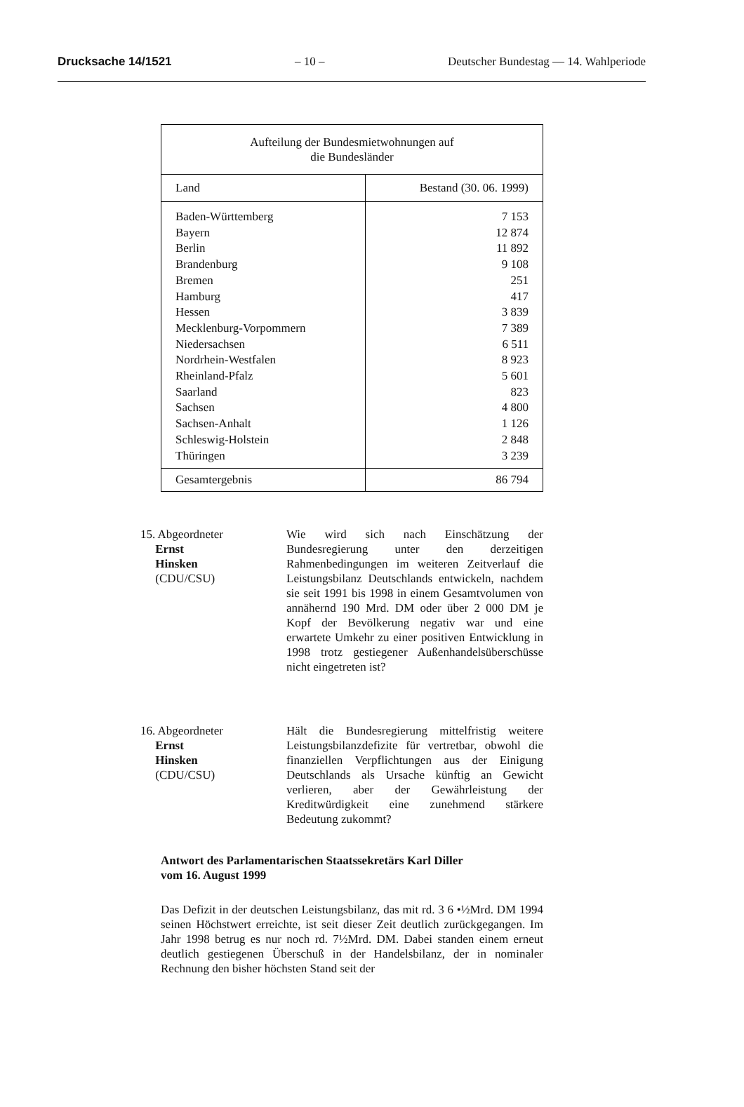Drucksache 14/1521 – 10 – Deutscher Bundestag — 14. Wahlperiode
| Aufteilung der Bundesmietwohnungen auf die Bundesländer | |
| Land | Bestand (30. 06. 1999) |
| Baden-Württemberg | 7 153 |
| Bayern | 12 874 |
| Berlin | 11 892 |
| Brandenburg | 9 108 |
| Bremen | 251 |
| Hamburg | 417 |
| Hessen | 3 839 |
| Mecklenburg-Vorpommern | 7 389 |
| Niedersachsen | 6 511 |
| Nordrhein-Westfalen | 8 923 |
| Rheinland-Pfalz | 5 601 |
| Saarland | 823 |
| Sachsen | 4 800 |
| Sachsen-Anhalt | 1 126 |
| Schleswig-Holstein | 2 848 |
| Thüringen | 3 239 |
| Gesamtergebnis | 86 794 |
15. Abgeordneter
Ernst
Hinsken
(CDU/CSU)
Wie wird sich nach Einschätzung der Bundesregierung unter den derzeitigen Rahmenbedingungen im weiteren Zeitverlauf die Leistungsbilanz Deutschlands entwickeln, nachdem sie seit 1991 bis 1998 in einem Gesamtvolumen von annähernd 190 Mrd. DM oder über 2 000 DM je Kopf der Bevölkerung negativ war und eine erwartete Umkehr zu einer positiven Entwicklung in 1998 trotz gestiegener Außenhandelsüberschüsse nicht eingetreten ist?
16. Abgeordneter
Ernst
Hinsken
(CDU/CSU)
Hält die Bundesregierung mittelfristig weitere Leistungsbilanzdefizite für vertretbar, obwohl die finanziellen Verpflichtungen aus der Einigung Deutschlands als Ursache künftig an Gewicht verlieren, aber der Gewährleistung der Kreditwürdigkeit eine zunehmend stärkere Bedeutung zukommt?
Antwort des Parlamentarischen Staatssekretärs Karl Diller
vom 16. August 1999
Das Defizit in der deutschen Leistungsbilanz, das mit rd. 3 6 •½Mrd. DM 1994 seinen Höchstwert erreichte, ist seit dieser Zeit deutlich zurückgegangen. Im Jahr 1998 betrug es nur noch rd. 7½Mrd. DM. Dabei standen einem erneut deutlich gestiegenen Überschuß in der Handelsbilanz, der in nominaler Rechnung den bisher höchsten Stand seit der